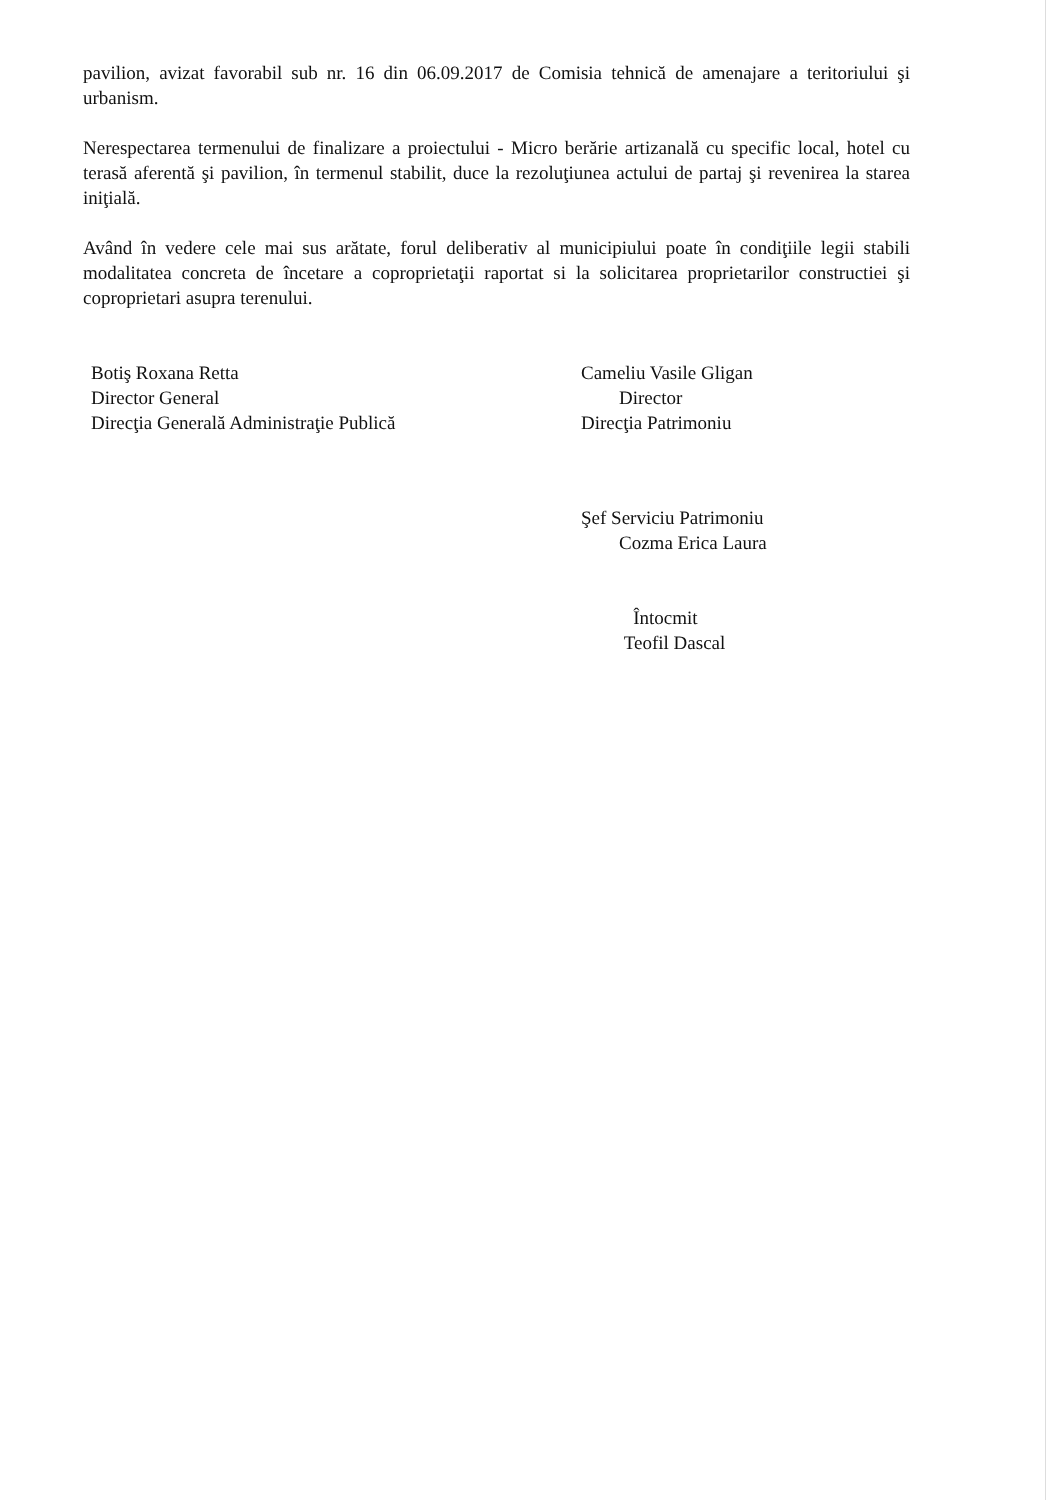pavilion, avizat favorabil sub nr. 16 din 06.09.2017 de Comisia tehnică de amenajare a teritoriului şi urbanism.
Nerespectarea termenului de finalizare a proiectului - Micro berărie artizanală cu specific local, hotel cu terasă aferentă şi pavilion, în termenul stabilit, duce la rezoluţiunea actului de partaj şi revenirea la starea iniţială.
Având în vedere cele mai sus arătate, forul deliberativ al municipiului poate în condiţiile legii stabili modalitatea concreta de încetare a coproprietaţii raportat si la solicitarea proprietarilor constructiei şi coproprietari asupra terenului.
Botiş Roxana Retta
Director General
Direcţia Generală Administraţie Publică
Cameliu Vasile Gligan
Director
Direcţia Patrimoniu
Şef Serviciu Patrimoniu
Cozma Erica Laura
Întocmit
Teofil Dascal